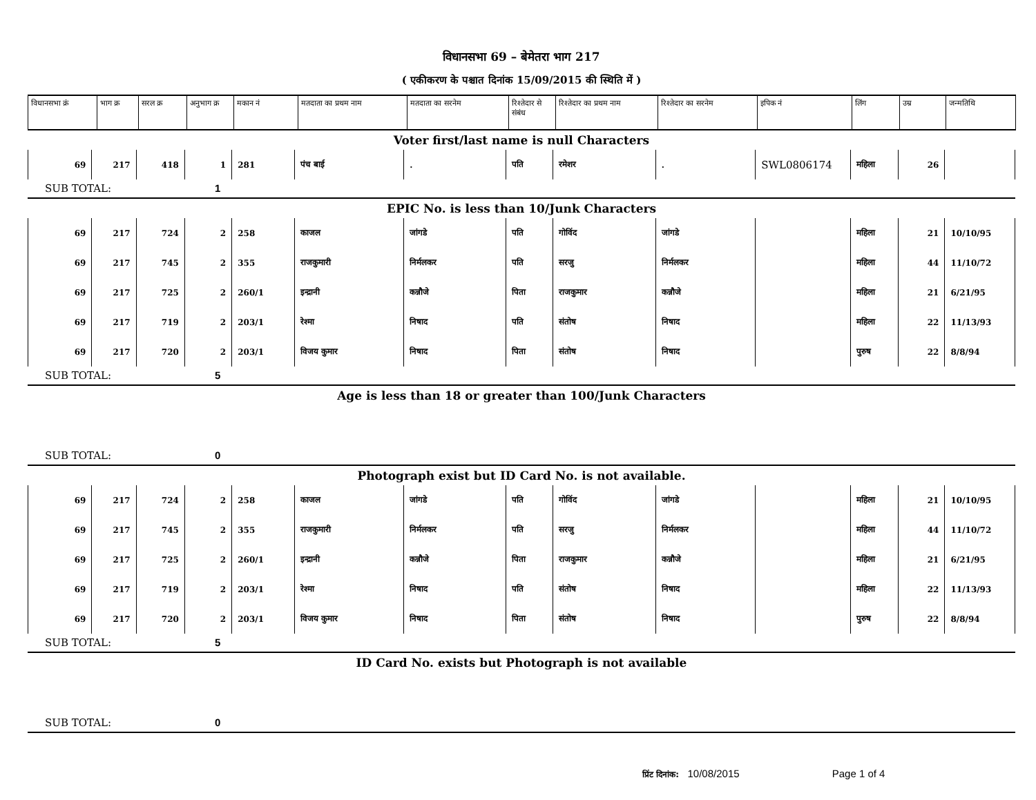विधानसभा 69 – बेमेतरा भाग 217
( एकीकरण के पश्चात दिनांक 15/09/2015 की स्थिति में )
| विधानसभा क्रं | भाग क्र | सरल क्र | अनुभाग क्र | मकान नं | मतदाता का प्रथम नाम | मतदाता का सरनेम | रिश्तेदार से संबंध | रिश्तेदार का प्रथम नाम | रिश्तेदार का सरनेम | इपिक नं | लिंग | उम्र | जन्मतिथि |
| --- | --- | --- | --- | --- | --- | --- | --- | --- | --- | --- | --- | --- | --- |
Voter first/last name is null Characters
| 69 | 217 | 418 | 1 | 281 | पंच बाई | . | पति | रमेशर | . | SWL0806174 | महिला | 26 | |
SUB TOTAL: 1
EPIC No. is less than 10/Junk Characters
| 69 | 217 | 724 | 2 | 258 | काजल | जांगडे | पति | गोविंद | जांगडे | | महिला | 21 | 10/10/95 |
| 69 | 217 | 745 | 2 | 355 | राजकुमारी | निर्मलकर | पति | सरजु | निर्मलकर | | महिला | 44 | 11/10/72 |
| 69 | 217 | 725 | 2 | 260/1 | इन्द्रानी | कन्नौजे | पिता | राजकुमार | कन्नौजे | | महिला | 21 | 6/21/95 |
| 69 | 217 | 719 | 2 | 203/1 | रेश्मा | निषाद | पति | संतोष | निषाद | | महिला | 22 | 11/13/93 |
| 69 | 217 | 720 | 2 | 203/1 | विजय कुमार | निषाद | पिता | संतोष | निषाद | | पुरुष | 22 | 8/8/94 |
SUB TOTAL: 5
Age is less than 18 or greater than 100/Junk Characters
SUB TOTAL: 0
Photograph exist but ID Card No. is not available.
| 69 | 217 | 724 | 2 | 258 | काजल | जांगडे | पति | गोविंद | जांगडे | | महिला | 21 | 10/10/95 |
| 69 | 217 | 745 | 2 | 355 | राजकुमारी | निर्मलकर | पति | सरजु | निर्मलकर | | महिला | 44 | 11/10/72 |
| 69 | 217 | 725 | 2 | 260/1 | इन्द्रानी | कन्नौजे | पिता | राजकुमार | कन्नौजे | | महिला | 21 | 6/21/95 |
| 69 | 217 | 719 | 2 | 203/1 | रेश्मा | निषाद | पति | संतोष | निषाद | | महिला | 22 | 11/13/93 |
| 69 | 217 | 720 | 2 | 203/1 | विजय कुमार | निषाद | पिता | संतोष | निषाद | | पुरुष | 22 | 8/8/94 |
SUB TOTAL: 5
ID Card No. exists but Photograph is not available
SUB TOTAL: 0
प्रिंट दिनांक: 10/08/2015 Page 1 of 4